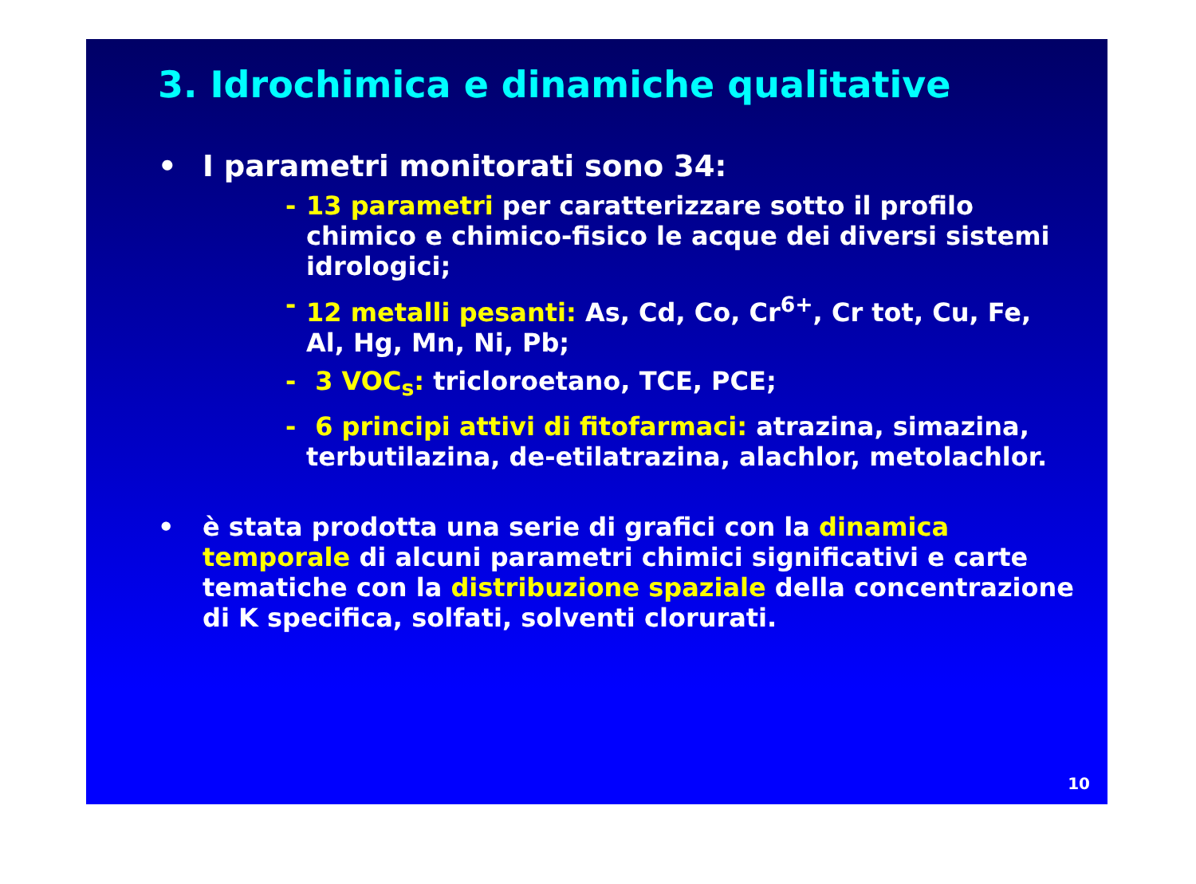3. Idrochimica e dinamiche qualitative
• I parametri monitorati sono 34:
- 13 parametri per caratterizzare sotto il profilo chimico e chimico-fisico le acque dei diversi sistemi idrologici;
- 12 metalli pesanti: As, Cd, Co, Cr<sup>6+</sup>, Cr tot, Cu, Fe, Al, Hg, Mn, Ni, Pb;
- 3 VOC<sub>s</sub>: tricloroetano, TCE, PCE;
- 6 principi attivi di fitofarmaci: atrazina, simazina, terbutilazina, de-etilatrazina, alachlor, metolachlor.
• è stata prodotta una serie di grafici con la dinamica temporale di alcuni parametri chimici significativi e carte tematiche con la distribuzione spaziale della concentrazione di K specifica, solfati, solventi clorurati.
10